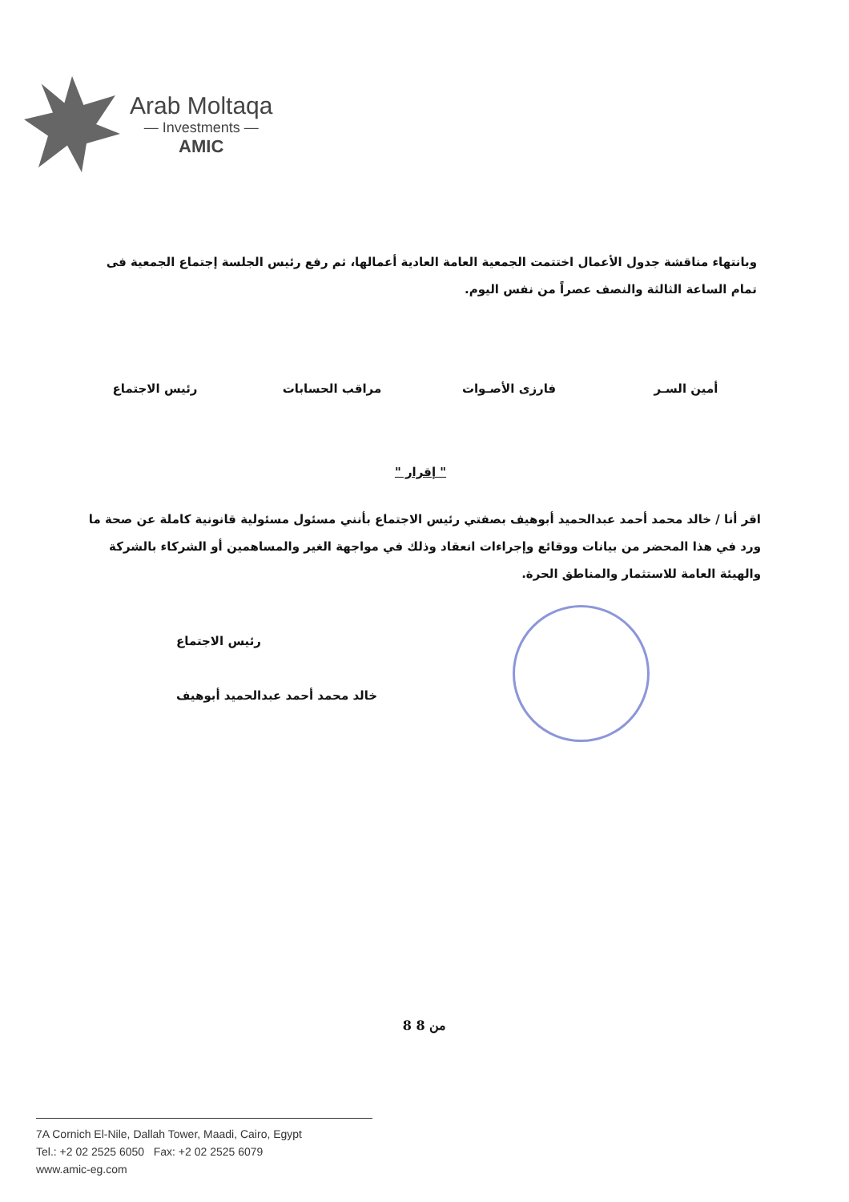Arab Moltaqa
— Investments —
AMIC
وبانتهاء مناقشة جدول الأعمال اختتمت الجمعية العامة العادية أعمالها، ثم رفع رئيس الجلسة إجتماع الجمعية فى تمام الساعة الثالثة والنصف عصراً من نفس اليوم.
أمين السـر فارزى الأصـوات مراقب الحسابات رئيس الاجتماع
" إقرار "
اقر أنا / خالد محمد أحمد عبدالحميد أبوهيف بصفتي رئيس الاجتماع بأنني مسئول مسئولية قانونية كاملة عن صحة ما ورد في هذا المحضر من بيانات ووقائع وإجراءات انعقاد وذلك في مواجهة الغير والمساهمين أو الشركاء بالشركة والهيئة العامة للاستثمار والمناطق الحرة.
رئيس الاجتماع
خالد محمد أحمد عبدالحميد أبوهيف
8 من 8
7A Cornich El-Nile, Dallah Tower, Maadi, Cairo, Egypt
Tel.: +2 02 2525 6050 Fax: +2 02 2525 6079
www.amic-eg.com